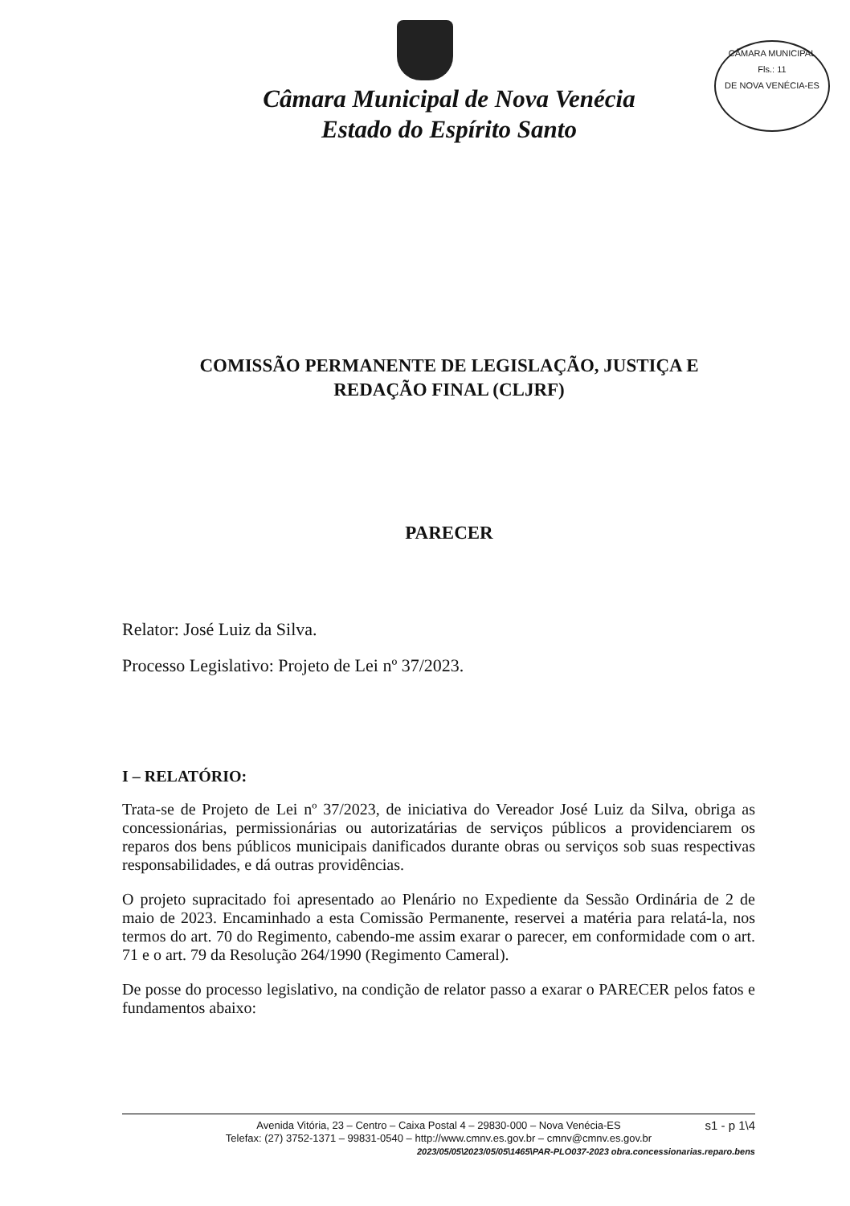Câmara Municipal de Nova Venécia
Estado do Espírito Santo
CÂMARA MUNICIPAL
Fls.: 11
DE NOVA VENÉCIA-ES
COMISSÃO PERMANENTE DE LEGISLAÇÃO, JUSTIÇA E
REDAÇÃO FINAL (CLJRF)
PARECER
Relator: José Luiz da Silva.
Processo Legislativo: Projeto de Lei nº 37/2023.
I – RELATÓRIO:
Trata-se de Projeto de Lei nº 37/2023, de iniciativa do Vereador José Luiz da Silva, obriga as concessionárias, permissionárias ou autorizatárias de serviços públicos a providenciarem os reparos dos bens públicos municipais danificados durante obras ou serviços sob suas respectivas responsabilidades, e dá outras providências.
O projeto supracitado foi apresentado ao Plenário no Expediente da Sessão Ordinária de 2 de maio de 2023. Encaminhado a esta Comissão Permanente, reservei a matéria para relatá-la, nos termos do art. 70 do Regimento, cabendo-me assim exarar o parecer, em conformidade com o art. 71 e o art. 79 da Resolução 264/1990 (Regimento Cameral).
De posse do processo legislativo, na condição de relator passo a exarar o PARECER pelos fatos e fundamentos abaixo:
s1 - p 1\4 Avenida Vitória, 23 – Centro – Caixa Postal 4 – 29830-000 – Nova Venécia-ES
Telefax: (27) 3752-1371 – 99831-0540 – http://www.cmnv.es.gov.br – cmnv@cmnv.es.gov.br
2023/05/05\2023/05/05\1465\PAR-PLO037-2023 obra.concessionarias.reparo.bens